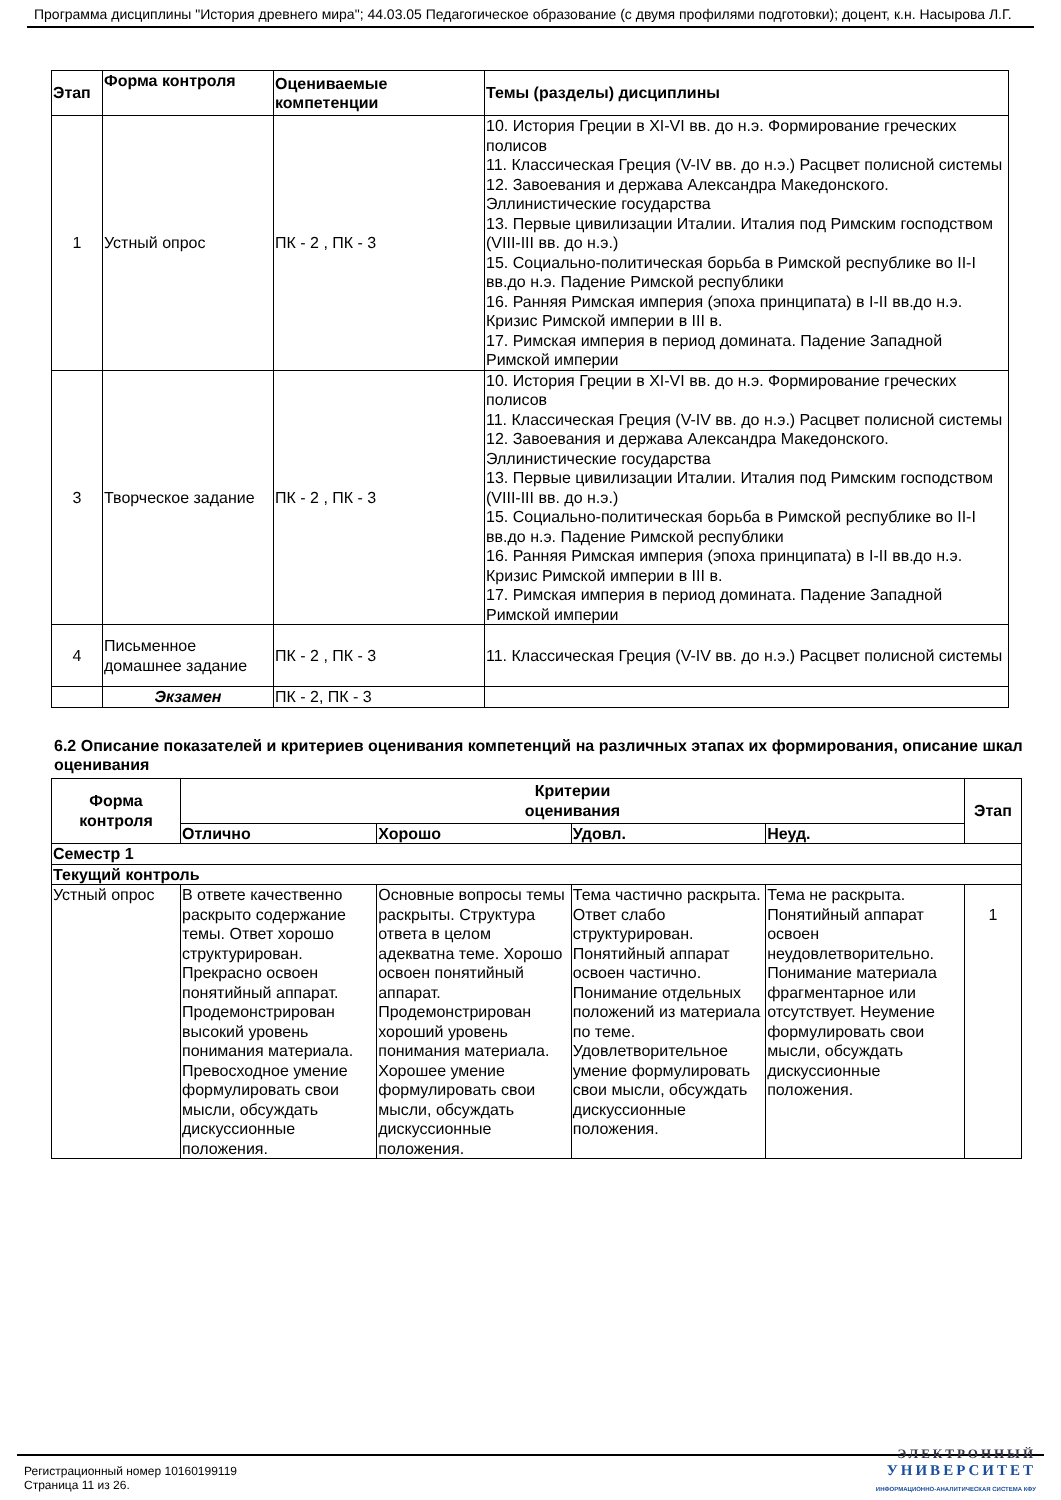Программа дисциплины "История древнего мира"; 44.03.05 Педагогическое образование (с двумя профилями подготовки); доцент, к.н. Насырова Л.Г.
| Этап | Форма контроля | Оцениваемые компетенции | Темы (разделы) дисциплины |
| --- | --- | --- | --- |
| 1 | Устный опрос | ПК - 2 , ПК - 3 | 10. История Греции в XI-VI вв. до н.э. Формирование греческих полисов 11. Классическая Греция (V-IV вв. до н.э.) Расцвет полисной системы 12. Завоевания и держава Александра Македонского. Эллинистические государства 13. Первые цивилизации Италии. Италия под Римским господством (VIII-III вв. до н.э.) 15. Социально-политическая борьба в Римской республике во II-I вв.до н.э. Падение Римской республики 16. Ранняя Римская империя (эпоха принципата) в I-II вв.до н.э. Кризис Римской империи в III в. 17. Римская империя в период домината. Падение Западной Римской империи |
| 3 | Творческое задание | ПК - 2 , ПК - 3 | 10. История Греции в XI-VI вв. до н.э. Формирование греческих полисов 11. Классическая Греция (V-IV вв. до н.э.) Расцвет полисной системы 12. Завоевания и держава Александра Македонского. Эллинистические государства 13. Первые цивилизации Италии. Италия под Римским господством (VIII-III вв. до н.э.) 15. Социально-политическая борьба в Римской республике во II-I вв.до н.э. Падение Римской республики 16. Ранняя Римская империя (эпоха принципата) в I-II вв.до н.э. Кризис Римской империи в III в. 17. Римская империя в период домината. Падение Западной Римской империи |
| 4 | Письменное домашнее задание | ПК - 2 , ПК - 3 | 11. Классическая Греция (V-IV вв. до н.э.) Расцвет полисной системы |
| | Экзамен | ПК - 2, ПК - 3 | |
6.2 Описание показателей и критериев оценивания компетенций на различных этапах их формирования, описание шкал оценивания
| Форма контроля | Критерии оценивания | | | | Этап |
| --- | --- | --- | --- | --- | --- |
| | Отлично | Хорошо | Удовл. | Неуд. | |
| Семестр 1 | | | | | |
| Текущий контроль | | | | | |
| Устный опрос | В ответе качественно раскрыто содержание темы. Ответ хорошо структурирован. Прекрасно освоен понятийный аппарат. Продемонстрирован высокий уровень понимания материала. Превосходное умение формулировать свои мысли, обсуждать дискуссионные положения. | Основные вопросы темы раскрыты. Структура ответа в целом адекватна теме. Хорошо освоен понятийный аппарат. Продемонстрирован хороший уровень понимания материала. Хорошее умение формулировать свои мысли, обсуждать дискуссионные положения. | Тема частично раскрыта. Ответ слабо структурирован. Понятийный аппарат освоен частично. Понимание отдельных положений из материала по теме. Удовлетворительное умение формулировать свои мысли, обсуждать дискуссионные положения. | Тема не раскрыта. Понятийный аппарат освоен неудовлетворительно. Понимание материала фрагментарное или отсутствует. Неумение формулировать свои мысли, обсуждать дискуссионные положения. | 1 |
Регистрационный номер 10160199119
Страница 11 из 26.
ЭЛЕКТРОННЫЙ
УНИВЕРСИТЕТ
ИНФОРМАЦИОННО-АНАЛИТИЧЕСКАЯ СИСТЕМА КФУ